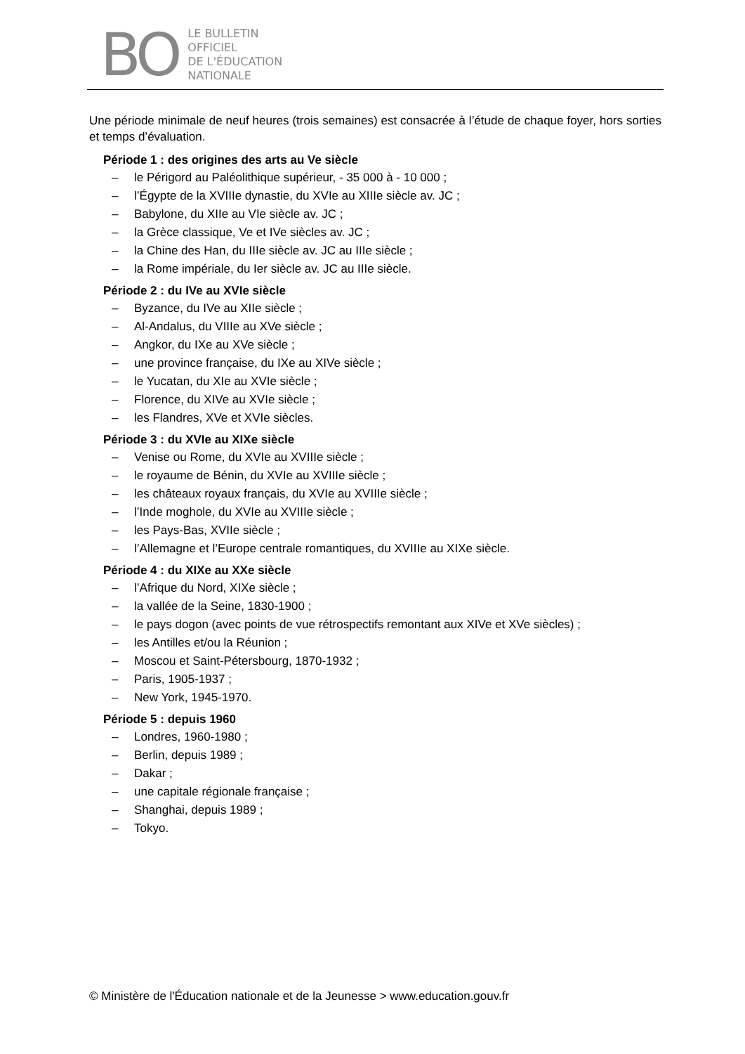BO
LE BULLETIN
OFFICIEL
DE L'ÉDUCATION
NATIONALE
Une période minimale de neuf heures (trois semaines) est consacrée à l’étude de chaque foyer, hors sorties et temps d’évaluation.
Période 1 : des origines des arts au Ve siècle
– le Périgord au Paléolithique supérieur, - 35 000 à - 10 000 ;
– l’Égypte de la XVIIIe dynastie, du XVIe au XIIIe siècle av. JC ;
– Babylone, du XIIe au VIe siècle av. JC ;
– la Grèce classique, Ve et IVe siècles av. JC ;
– la Chine des Han, du IIIe siècle av. JC au IIIe siècle ;
– la Rome impériale, du Ier siècle av. JC au IIIe siècle.
Période 2 : du IVe au XVIe siècle
– Byzance, du IVe au XIIe siècle ;
– Al-Andalus, du VIIIe au XVe siècle ;
– Angkor, du IXe au XVe siècle ;
– une province française, du IXe au XIVe siècle ;
– le Yucatan, du XIe au XVIe siècle ;
– Florence, du XIVe au XVIe siècle ;
– les Flandres, XVe et XVIe siècles.
Période 3 : du XVIe au XIXe siècle
– Venise ou Rome, du XVIe au XVIIIe siècle ;
– le royaume de Bénin, du XVIe au XVIIIe siècle ;
– les châteaux royaux français, du XVIe au XVIIIe siècle ;
– l’Inde moghole, du XVIe au XVIIIe siècle ;
– les Pays-Bas, XVIIe siècle ;
– l’Allemagne et l’Europe centrale romantiques, du XVIIIe au XIXe siècle.
Période 4 : du XIXe au XXe siècle
– l’Afrique du Nord, XIXe siècle ;
– la vallée de la Seine, 1830-1900 ;
– le pays dogon (avec points de vue rétrospectifs remontant aux XIVe et XVe siècles) ;
– les Antilles et/ou la Réunion ;
– Moscou et Saint-Pétersbourg, 1870-1932 ;
– Paris, 1905-1937 ;
– New York, 1945-1970.
Période 5 : depuis 1960
– Londres, 1960-1980 ;
– Berlin, depuis 1989 ;
– Dakar ;
– une capitale régionale française ;
– Shanghai, depuis 1989 ;
– Tokyo.
© Ministère de l'Éducation nationale et de la Jeunesse > www.education.gouv.fr